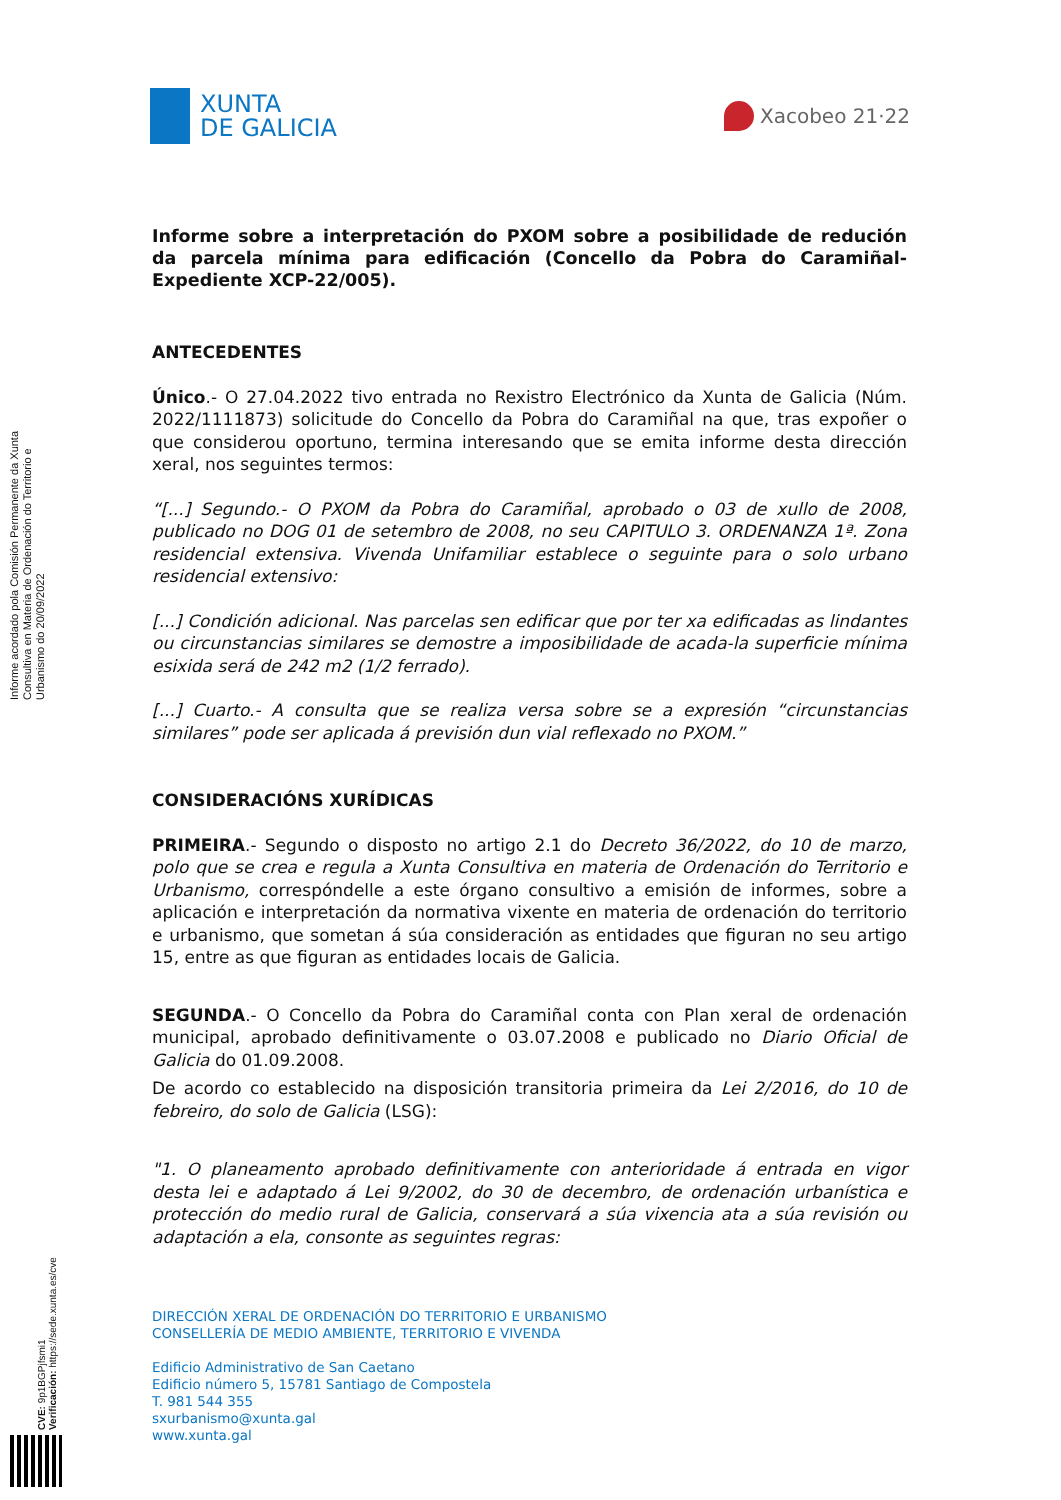XUNTA
DE GALICIA
Xacobeo 21·22
Informe acordado pola Comisión Permanente da Xunta Consultiva en Materia de Ordenación do Territorio e Urbanismo do 20/09/2022
Informe sobre a interpretación do PXOM sobre a posibilidade de redución da parcela mínima para edificación (Concello da Pobra do Caramiñal-Expediente XCP-22/005).
ANTECEDENTES
Único.- O 27.04.2022 tivo entrada no Rexistro Electrónico da Xunta de Galicia (Núm. 2022/1111873) solicitude do Concello da Pobra do Caramiñal na que, tras expoñer o que considerou oportuno, termina interesando que se emita informe desta dirección xeral, nos seguintes termos:
“[...] Segundo.- O PXOM da Pobra do Caramiñal, aprobado o 03 de xullo de 2008, publicado no DOG 01 de setembro de 2008, no seu CAPITULO 3. ORDENANZA 1ª. Zona residencial extensiva. Vivenda Unifamiliar establece o seguinte para o solo urbano residencial extensivo:
[...] Condición adicional. Nas parcelas sen edificar que por ter xa edificadas as lindantes ou circunstancias similares se demostre a imposibilidade de acada-la superficie mínima esixida será de 242 m2 (1/2 ferrado).
[...] Cuarto.- A consulta que se realiza versa sobre se a expresión “circunstancias similares” pode ser aplicada á previsión dun vial reflexado no PXOM.”
CONSIDERACIÓNS XURÍDICAS
PRIMEIRA.- Segundo o disposto no artigo 2.1 do Decreto 36/2022, do 10 de marzo, polo que se crea e regula a Xunta Consultiva en materia de Ordenación do Territorio e Urbanismo, correspóndelle a este órgano consultivo a emisión de informes, sobre a aplicación e interpretación da normativa vixente en materia de ordenación do territorio e urbanismo, que sometan á súa consideración as entidades que figuran no seu artigo 15, entre as que figuran as entidades locais de Galicia.
SEGUNDA.- O Concello da Pobra do Caramiñal conta con Plan xeral de ordenación municipal, aprobado definitivamente o 03.07.2008 e publicado no Diario Oficial de Galicia do 01.09.2008.
De acordo co establecido na disposición transitoria primeira da Lei 2/2016, do 10 de febreiro, do solo de Galicia (LSG):
"1. O planeamento aprobado definitivamente con anterioridade á entrada en vigor desta lei e adaptado á Lei 9/2002, do 30 de decembro, de ordenación urbanística e protección do medio rural de Galicia, conservará a súa vixencia ata a súa revisión ou adaptación a ela, consonte as seguintes regras:
DIRECCIÓN XERAL DE ORDENACIÓN DO TERRITORIO E URBANISMO
CONSELLERÍA DE MEDIO AMBIENTE, TERRITORIO E VIVENDA
Edificio Administrativo de San Caetano
Edificio número 5, 15781 Santiago de Compostela
T. 981 544 355
sxurbanismo@xunta.gal
www.xunta.gal
CVE: 9p1BGPjfsmi1
Verificación: https://sede.xunta.es/cve